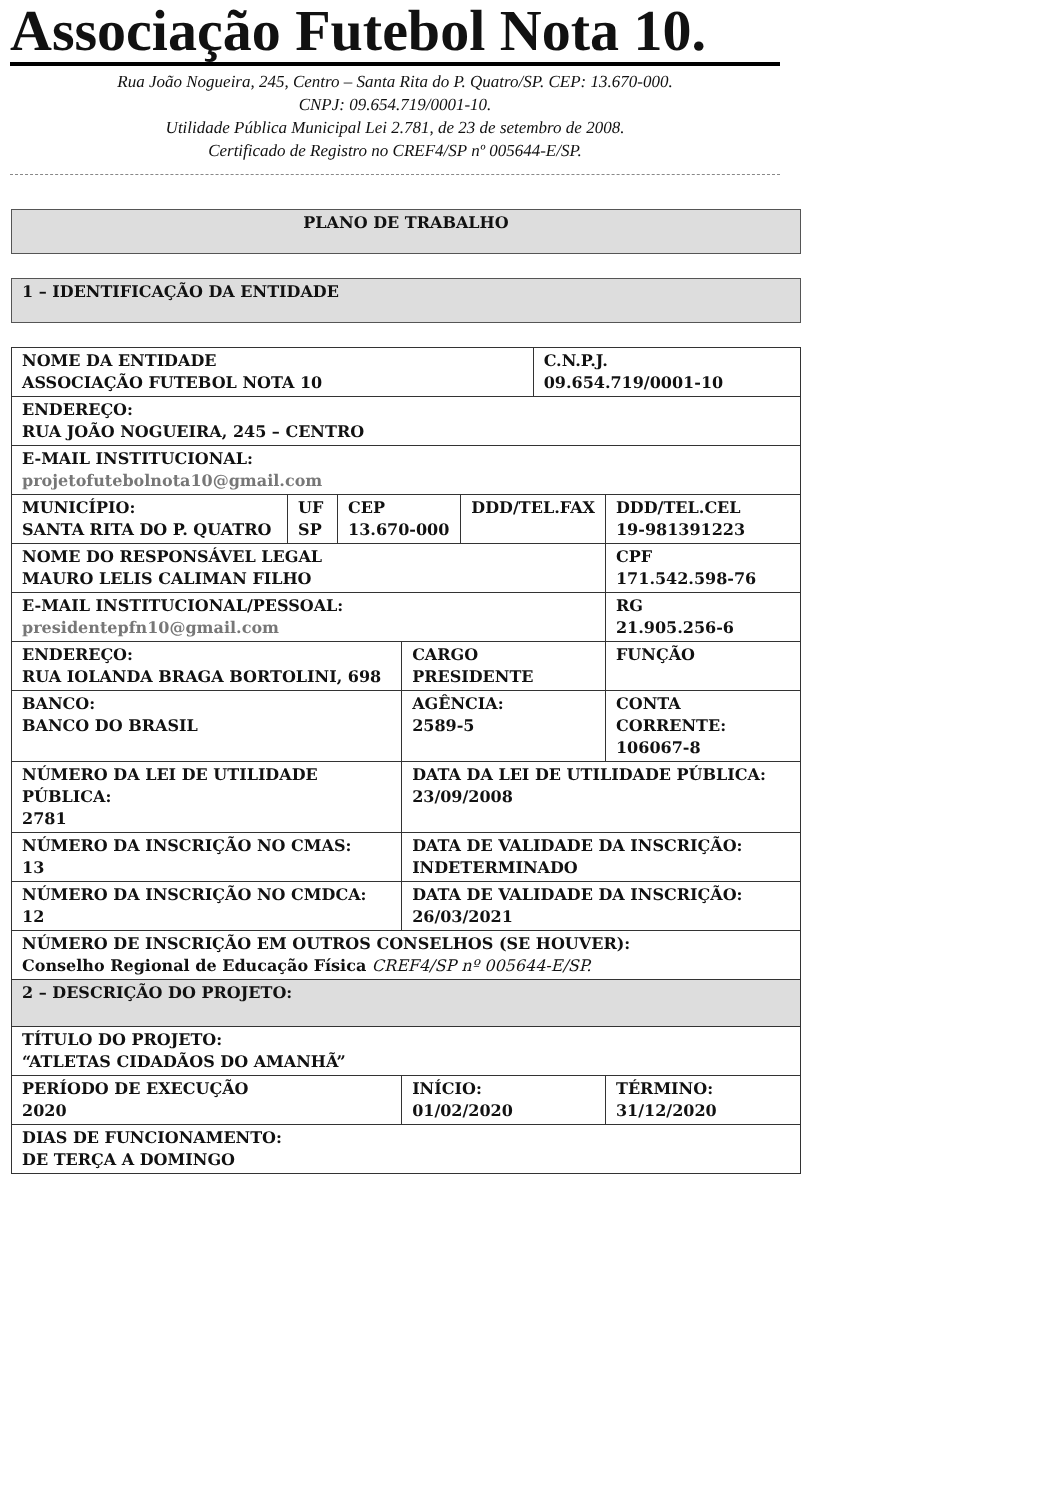Associação Futebol Nota 10.
Rua João Nogueira, 245, Centro – Santa Rita do P. Quatro/SP. CEP: 13.670-000.
CNPJ: 09.654.719/0001-10.
Utilidade Pública Municipal Lei 2.781, de 23 de setembro de 2008.
Certificado de Registro no CREF4/SP nº 005644-E/SP.
PLANO DE TRABALHO
1 – IDENTIFICAÇÃO DA ENTIDADE
| NOME DA ENTIDADE ASSOCIAÇÃO FUTEBOL NOTA 10 | | | | | C.N.P.J. 09.654.719/0001-10 | |
| ENDEREÇO: RUA JOÃO NOGUEIRA, 245 – CENTRO | | | | | | |
| E-MAIL INSTITUCIONAL: projetofutebolnota10@gmail.com | | | | | | |
| MUNICÍPIO: SANTA RITA DO P. QUATRO | UF SP | CEP 13.670-000 | | DDD/TEL.FAX | | DDD/TEL.CEL 19-981391223 |
| NOME DO RESPONSÁVEL LEGAL MAURO LELIS CALIMAN FILHO | | | | | | CPF 171.542.598-76 |
| E-MAIL INSTITUCIONAL/PESSOAL: presidentepfn10@gmail.com | | | | | | RG 21.905.256-6 |
| ENDEREÇO: RUA IOLANDA BRAGA BORTOLINI, 698 | | | CARGO PRESIDENTE | | | FUNÇÃO |
| BANCO: BANCO DO BRASIL | | | AGÊNCIA: 2589-5 | | | CONTA CORRENTE: 106067-8 |
| NÚMERO DA LEI DE UTILIDADE PÚBLICA: 2781 | | | DATA DA LEI DE UTILIDADE PÚBLICA: 23/09/2008 | | | |
| NÚMERO DA INSCRIÇÃO NO CMAS: 13 | | | DATA DE VALIDADE DA INSCRIÇÃO: INDETERMINADO | | | |
| NÚMERO DA INSCRIÇÃO NO CMDCA: 12 | | | DATA DE VALIDADE DA INSCRIÇÃO: 26/03/2021 | | | |
| NÚMERO DE INSCRIÇÃO EM OUTROS CONSELHOS (SE HOUVER): Conselho Regional de Educação Física CREF4/SP nº 005644-E/SP. | | | | | | |
| 2 – DESCRIÇÃO DO PROJETO: | | | | | | |
| TÍTULO DO PROJETO: “ATLETAS CIDADÃOS DO AMANHÃ” | | | | | | |
| PERÍODO DE EXECUÇÃO 2020 | | | INÍCIO: 01/02/2020 | | | TÉRMINO: 31/12/2020 |
| DIAS DE FUNCIONAMENTO: DE TERÇA A DOMINGO | | | | | | |